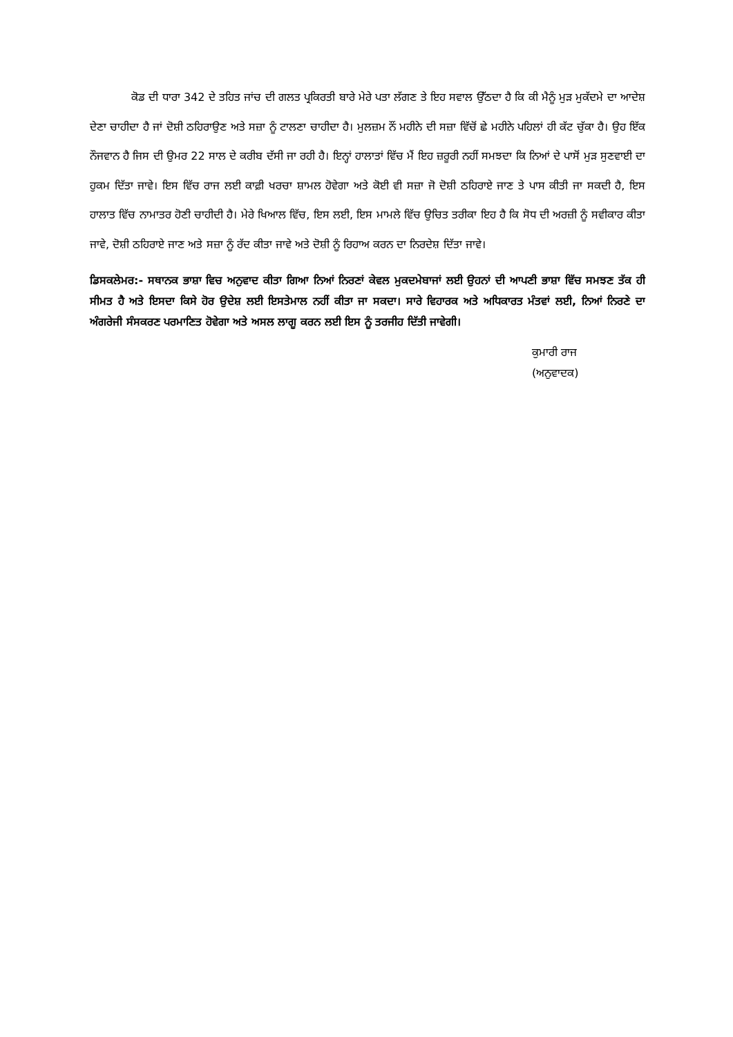ਕੋਡ ਦੀ ਧਾਰਾ 342 ਦੇ ਤਹਿਤ ਜਾਂਚ ਦੀ ਗਲਤ ਪ੍ਰਕਿਰਤੀ ਬਾਰੇ ਮੇਰੇ ਪਤਾ ਲੱਗਣ ਤੇ ਇਹ ਸਵਾਲ ਉੱਠਦਾ ਹੈ ਕਿ ਕੀ ਮੈਨੂੰ ਮੁੜ ਮੁਕੱਦਮੇ ਦਾ ਆਦੇਸ਼ ਦੇਣਾ ਚਾਹੀਦਾ ਹੈ ਜਾਂ ਦੋਸ਼ੀ ਠਹਿਰਾਉਣ ਅਤੇ ਸਜ਼ਾ ਨੂੰ ਟਾਲਣਾ ਚਾਹੀਦਾ ਹੈ। ਮੁਲਜ਼ਮ ਨੌਂ ਮਹੀਨੇ ਦੀ ਸਜ਼ਾ ਵਿੱਚੋਂ ਛੇ ਮਹੀਨੇ ਪਹਿਲਾਂ ਹੀ ਕੱਟ ਚੁੱਕਾ ਹੈ। ਉਹ ਇੱਕ ਨੌਜਵਾਨ ਹੈ ਜਿਸ ਦੀ ਉਮਰ 22 ਸਾਲ ਦੇ ਕਰੀਬ ਦੱਸੀ ਜਾ ਰਹੀ ਹੈ। ਇਨ੍ਹਾਂ ਹਾਲਾਤਾਂ ਵਿੱਚ ਮੈਂ ਇਹ ਜ਼ਰੂਰੀ ਨਹੀਂ ਸਮਝਦਾ ਕਿ ਨਿਆਂ ਦੇ ਪਾਸੋਂ ਮੁੜ ਸੁਣਵਾਈ ਦਾ ਹੁਕਮ ਦਿੱਤਾ ਜਾਵੇ। ਇਸ ਵਿੱਚ ਰਾਜ ਲਈ ਕਾਫ਼ੀ ਖਰਚਾ ਸ਼ਾਮਲ ਹੋਵੇਗਾ ਅਤੇ ਕੋਈ ਵੀ ਸਜ਼ਾ ਜੋ ਦੋਸ਼ੀ ਠਹਿਰਾਏ ਜਾਣ ਤੇ ਪਾਸ ਕੀਤੀ ਜਾ ਸਕਦੀ ਹੈ, ਇਸ ਹਾਲਾਤ ਵਿੱਚ ਨਾਮਾਤਰ ਹੋਣੀ ਚਾਹੀਦੀ ਹੈ। ਮੇਰੇ ਖਿਆਲ ਵਿੱਚ, ਇਸ ਲਈ, ਇਸ ਮਾਮਲੇ ਵਿੱਚ ਉਚਿਤ ਤਰੀਕਾ ਇਹ ਹੈ ਕਿ ਸੋਧ ਦੀ ਅਰਜ਼ੀ ਨੂੰ ਸਵੀਕਾਰ ਕੀਤਾ ਜਾਵੇ, ਦੋਸ਼ੀ ਠਹਿਰਾਏ ਜਾਣ ਅਤੇ ਸਜ਼ਾ ਨੂੰ ਰੱਦ ਕੀਤਾ ਜਾਵੇ ਅਤੇ ਦੋਸ਼ੀ ਨੂੰ ਰਿਹਾਅ ਕਰਨ ਦਾ ਨਿਰਦੇਸ਼ ਦਿੱਤਾ ਜਾਵੇ।
ਡਿਸਕਲੇਮਰ:- ਸਥਾਨਕ ਭਾਸ਼ਾ ਵਿਚ ਅਨੁਵਾਦ ਕੀਤਾ ਗਿਆ ਨਿਆਂ ਨਿਰਣਾਂ ਕੇਵਲ ਮੁਕਦਮੇਬਾਜਾਂ ਲਈ ਉਹਨਾਂ ਦੀ ਆਪਣੀ ਭਾਸ਼ਾ ਵਿੱਚ ਸਮਝਣ ਤੱਕ ਹੀ ਸੀਮਤ ਹੈ ਅਤੇ ਇਸਦਾ ਕਿਸੇ ਹੋਰ ਉਦੇਸ਼ ਲਈ ਇਸਤੇਮਾਲ ਨਹੀਂ ਕੀਤਾ ਜਾ ਸਕਦਾ। ਸਾਰੇ ਵਿਹਾਰਕ ਅਤੇ ਅਧਿਕਾਰਤ ਮੰਤਵਾਂ ਲਈ, ਨਿਆਂ ਨਿਰਣੇ ਦਾ ਅੰਗਰੇਜੀ ਸੰਸਕਰਣ ਪਰਮਾਣਿਤ ਹੋਵੇਗਾ ਅਤੇ ਅਸਲ ਲਾਗੂ ਕਰਨ ਲਈ ਇਸ ਨੂੰ ਤਰਜੀਹ ਦਿੱਤੀ ਜਾਵੇਗੀ।
ਕੁਮਾਰੀ ਰਾਜ
(ਅਨੁਵਾਦਕ)